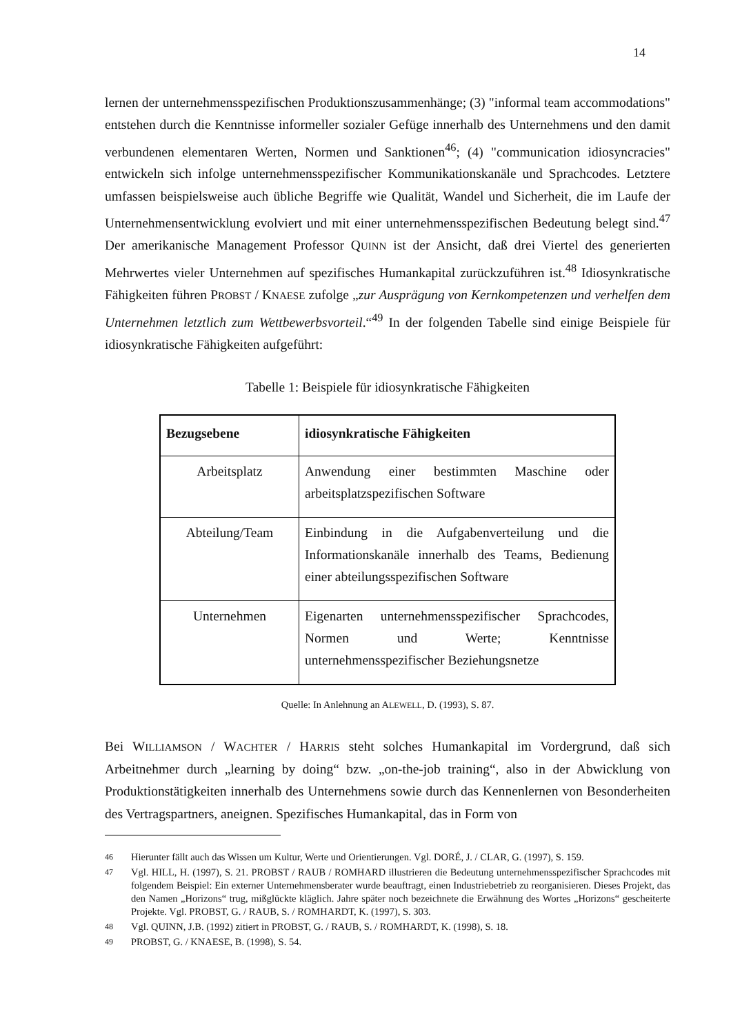14
lernen der unternehmensspezifischen Produktionszusammenhänge; (3) "informal team accommodations" entstehen durch die Kenntnisse informeller sozialer Gefüge innerhalb des Unternehmens und den damit verbundenen elementaren Werten, Normen und Sanktionen<sup>46</sup>; (4) "communication idiosyncracies" entwickeln sich infolge unternehmensspezifischer Kommunikationskanäle und Sprachcodes. Letztere umfassen beispielsweise auch übliche Begriffe wie Qualität, Wandel und Sicherheit, die im Laufe der Unternehmensentwicklung evolviert und mit einer unternehmensspezifischen Bedeutung belegt sind.<sup>47</sup> Der amerikanische Management Professor QUINN ist der Ansicht, daß drei Viertel des generierten Mehrwertes vieler Unternehmen auf spezifisches Humankapital zurückzuführen ist.<sup>48</sup> Idiosynkratische Fähigkeiten führen PROBST / KNAESE zufolge „zur Ausprägung von Kernkompetenzen und verhelfen dem Unternehmen letztlich zum Wettbewerbsvorteil.“<sup>49</sup> In der folgenden Tabelle sind einige Beispiele für idiosynkratische Fähigkeiten aufgeführt:
Tabelle 1: Beispiele für idiosynkratische Fähigkeiten
| Bezugsebene | idiosynkratische Fähigkeiten |
| --- | --- |
| Arbeitsplatz | Anwendung einer bestimmten Maschine oder arbeitsplatzspezifischen Software |
| Abteilung/Team | Einbindung in die Aufgabenverteilung und die Informationskanäle innerhalb des Teams, Bedienung einer abteilungsspezifischen Software |
| Unternehmen | Eigenarten unternehmensspezifischer Sprachcodes, Normen und Werte; Kenntnisse unternehmensspezifischer Beziehungsnetze |
Quelle: In Anlehnung an ALEWELL, D. (1993), S. 87.
Bei WILLIAMSON / WACHTER / HARRIS steht solches Humankapital im Vordergrund, daß sich Arbeitnehmer durch „learning by doing“ bzw. „on-the-job training“, also in der Abwicklung von Produktionstätigkeiten innerhalb des Unternehmens sowie durch das Kennenlernen von Besonderheiten des Vertragspartners, aneignen. Spezifisches Humankapital, das in Form von
46 Hierunter fällt auch das Wissen um Kultur, Werte und Orientierungen. Vgl. DORÉ, J. / CLAR, G. (1997), S. 159.
47 Vgl. HILL, H. (1997), S. 21. PROBST / RAUB / ROMHARD illustrieren die Bedeutung unternehmensspezifischer Sprachcodes mit folgendem Beispiel: Ein externer Unternehmensberater wurde beauftragt, einen Industriebetrieb zu reorganisieren. Dieses Projekt, das den Namen „Horizons“ trug, mißglückte kläglich. Jahre später noch bezeichnete die Erwähnung des Wortes „Horizons“ gescheiterte Projekte. Vgl. PROBST, G. / RAUB, S. / ROMHARDT, K. (1997), S. 303.
48 Vgl. QUINN, J.B. (1992) zitiert in PROBST, G. / RAUB, S. / ROMHARDT, K. (1998), S. 18.
49 PROBST, G. / KNAESE, B. (1998), S. 54.